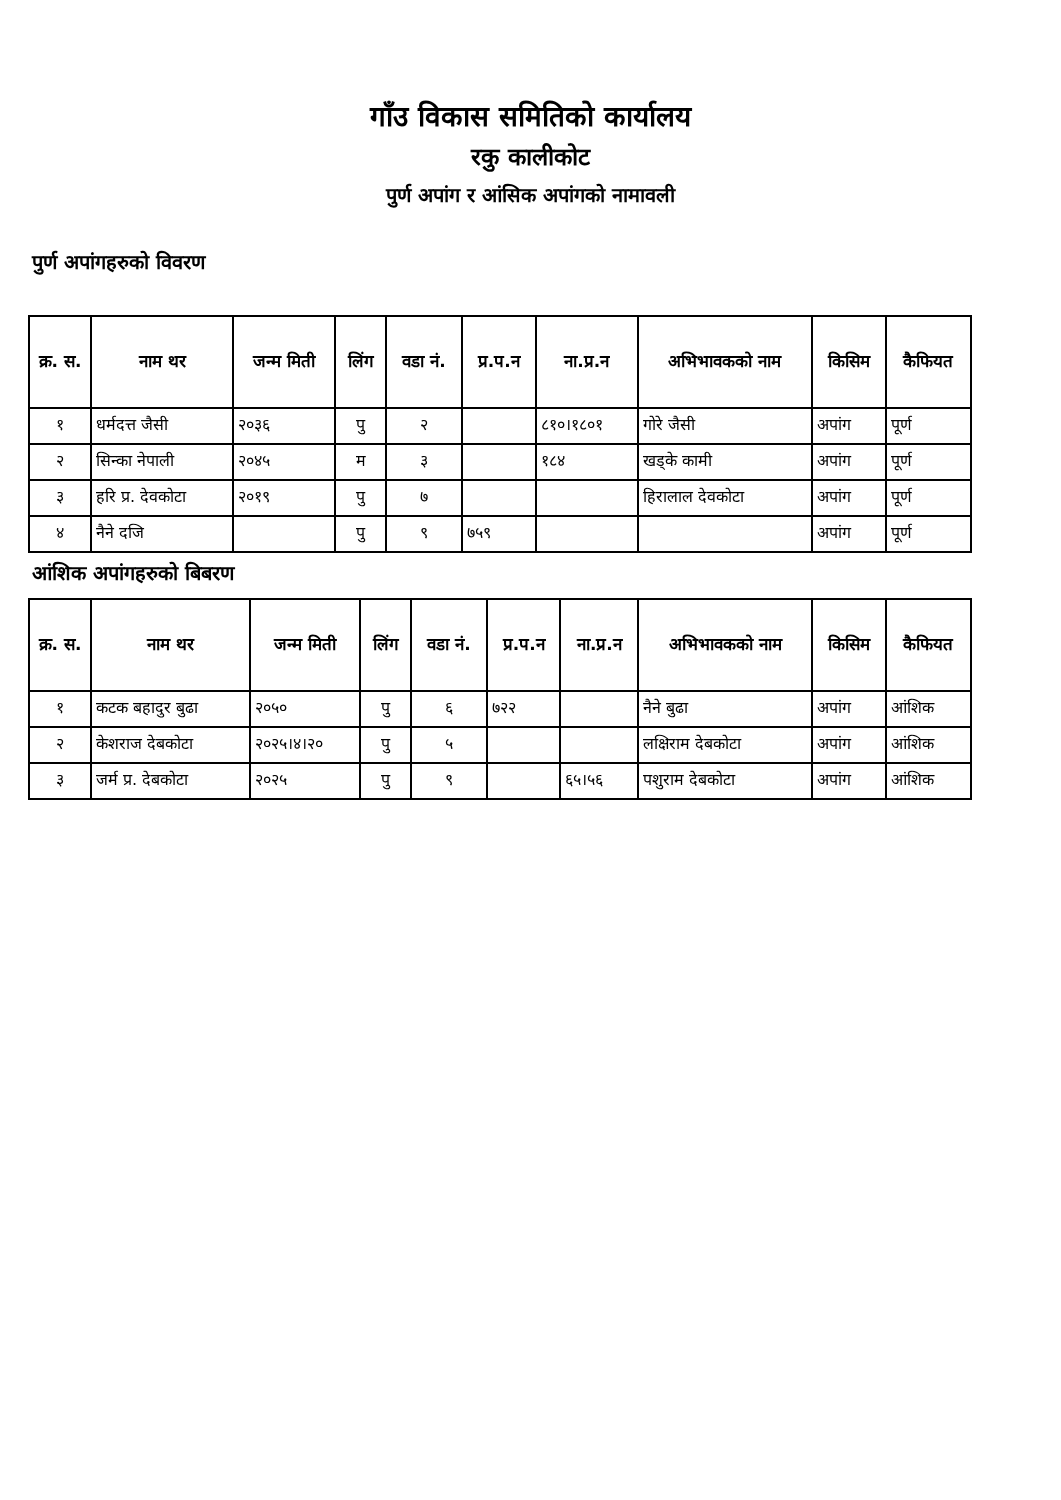गाँउ विकास समितिको कार्यालय
रकु कालीकोट
पुर्ण अपांग र आंसिक अपांगको नामावली
पुर्ण अपांगहरुको विवरण
| क्र. स. | नाम थर | जन्म मिती | लिंग | वडा नं. | प्र.प.न | ना.प्र.न | अभिभावकको नाम | किसिम | कैफियत |
| --- | --- | --- | --- | --- | --- | --- | --- | --- | --- |
| १ | धर्मदत्त जैसी | २०३६ | पु | २ | | ८१०।१८०१ | गोरे जैसी | अपांग | पूर्ण |
| २ | सिन्का नेपाली | २०४५ | म | ३ | | १८४ | खड्के कामी | अपांग | पूर्ण |
| ३ | हरि प्र. देवकोटा | २०१९ | पु | ७ | | | हिरालाल देवकोटा | अपांग | पूर्ण |
| ४ | नैने दजि | | पु | ९ | ७५९ | | | अपांग | पूर्ण |
आंशिक अपांगहरुको बिबरण
| क्र. स. | नाम थर | जन्म मिती | लिंग | वडा नं. | प्र.प.न | ना.प्र.न | अभिभावकको नाम | किसिम | कैफियत |
| --- | --- | --- | --- | --- | --- | --- | --- | --- | --- |
| १ | कटक बहादुर बुढा | २०५० | पु | ६ | ७२२ | | नैने बुढा | अपांग | आंशिक |
| २ | केशराज देबकोटा | २०२५।४।२० | पु | ५ | | | लक्षिराम देबकोटा | अपांग | आंशिक |
| ३ | जर्म प्र. देबकोटा | २०२५ | पु | ९ | | ६५।५६ | पशुराम देबकोटा | अपांग | आंशिक |